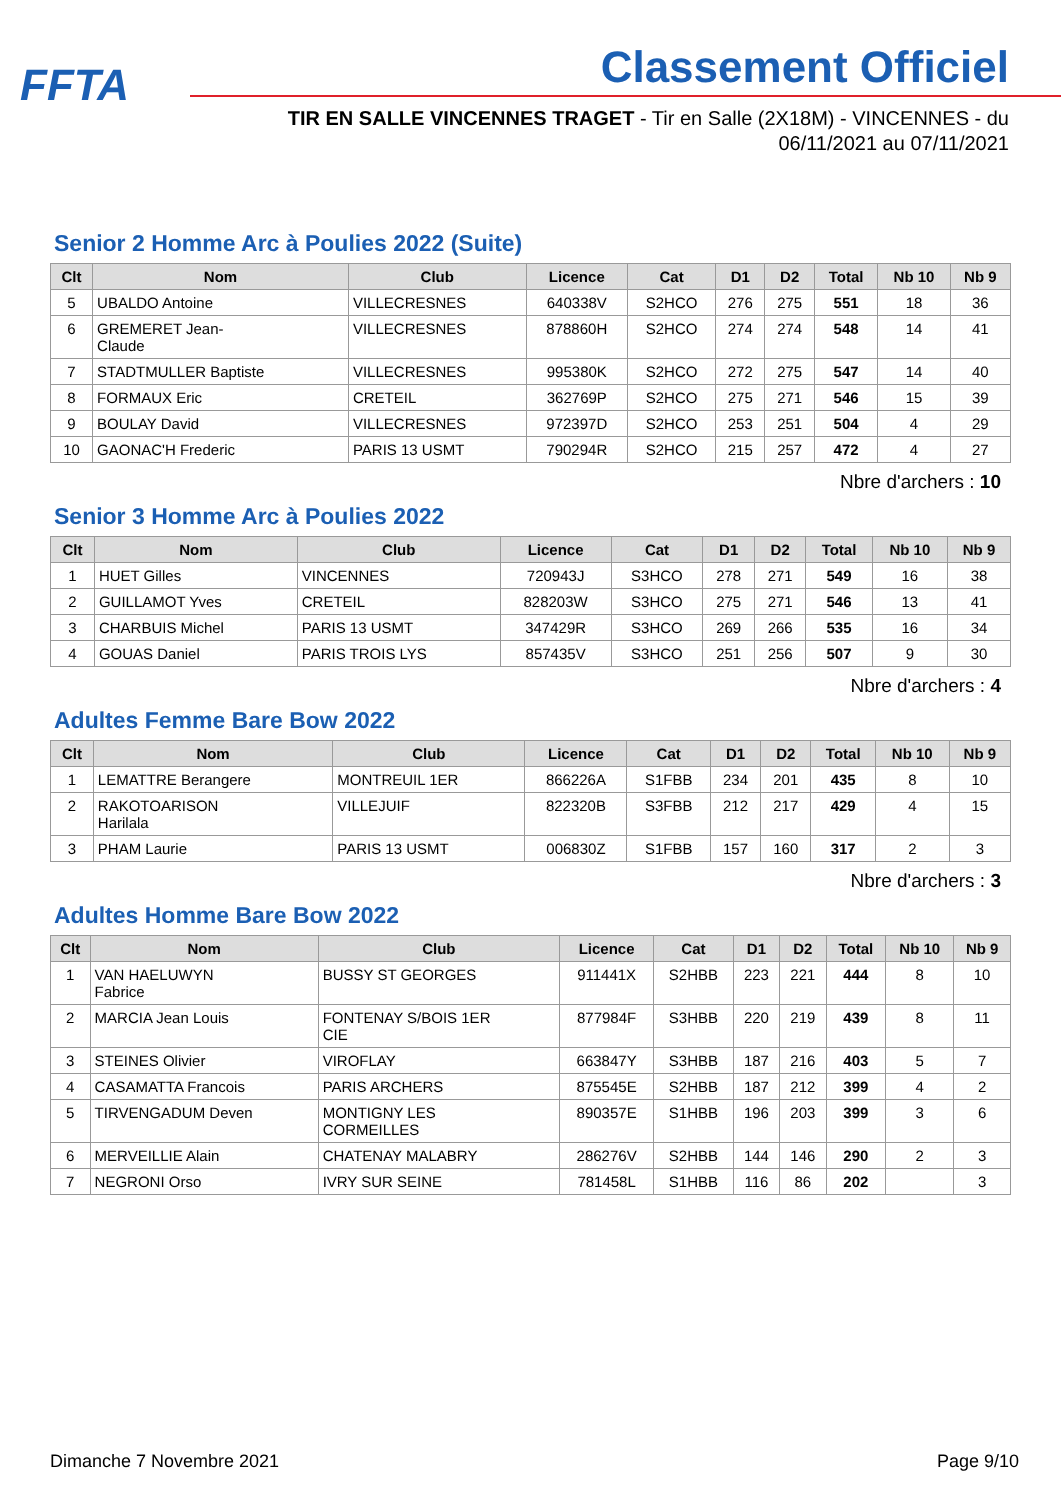FFTA Classement Officiel
TIR EN SALLE VINCENNES TRAGET - Tir en Salle (2X18M) - VINCENNES - du 06/11/2021 au 07/11/2021
Senior 2 Homme Arc à Poulies 2022 (Suite)
| Clt | Nom | Club | Licence | Cat | D1 | D2 | Total | Nb 10 | Nb 9 |
| --- | --- | --- | --- | --- | --- | --- | --- | --- | --- |
| 5 | UBALDO Antoine | VILLECRESNES | 640338V | S2HCO | 276 | 275 | 551 | 18 | 36 |
| 6 | GREMERET Jean- Claude | VILLECRESNES | 878860H | S2HCO | 274 | 274 | 548 | 14 | 41 |
| 7 | STADTMULLER Baptiste | VILLECRESNES | 995380K | S2HCO | 272 | 275 | 547 | 14 | 40 |
| 8 | FORMAUX Eric | CRETEIL | 362769P | S2HCO | 275 | 271 | 546 | 15 | 39 |
| 9 | BOULAY David | VILLECRESNES | 972397D | S2HCO | 253 | 251 | 504 | 4 | 29 |
| 10 | GAONAC'H Frederic | PARIS 13 USMT | 790294R | S2HCO | 215 | 257 | 472 | 4 | 27 |
Nbre d'archers : 10
Senior 3 Homme Arc à Poulies 2022
| Clt | Nom | Club | Licence | Cat | D1 | D2 | Total | Nb 10 | Nb 9 |
| --- | --- | --- | --- | --- | --- | --- | --- | --- | --- |
| 1 | HUET Gilles | VINCENNES | 720943J | S3HCO | 278 | 271 | 549 | 16 | 38 |
| 2 | GUILLAMOT Yves | CRETEIL | 828203W | S3HCO | 275 | 271 | 546 | 13 | 41 |
| 3 | CHARBUIS Michel | PARIS 13 USMT | 347429R | S3HCO | 269 | 266 | 535 | 16 | 34 |
| 4 | GOUAS Daniel | PARIS TROIS LYS | 857435V | S3HCO | 251 | 256 | 507 | 9 | 30 |
Nbre d'archers : 4
Adultes Femme Bare Bow 2022
| Clt | Nom | Club | Licence | Cat | D1 | D2 | Total | Nb 10 | Nb 9 |
| --- | --- | --- | --- | --- | --- | --- | --- | --- | --- |
| 1 | LEMATTRE Berangere | MONTREUIL 1ER | 866226A | S1FBB | 234 | 201 | 435 | 8 | 10 |
| 2 | RAKOTOARISON Harilala | VILLEJUIF | 822320B | S3FBB | 212 | 217 | 429 | 4 | 15 |
| 3 | PHAM Laurie | PARIS 13 USMT | 006830Z | S1FBB | 157 | 160 | 317 | 2 | 3 |
Nbre d'archers : 3
Adultes Homme Bare Bow 2022
| Clt | Nom | Club | Licence | Cat | D1 | D2 | Total | Nb 10 | Nb 9 |
| --- | --- | --- | --- | --- | --- | --- | --- | --- | --- |
| 1 | VAN HAELUWYN Fabrice | BUSSY ST GEORGES | 911441X | S2HBB | 223 | 221 | 444 | 8 | 10 |
| 2 | MARCIA Jean Louis | FONTENAY S/BOIS 1ER CIE | 877984F | S3HBB | 220 | 219 | 439 | 8 | 11 |
| 3 | STEINES Olivier | VIROFLAY | 663847Y | S3HBB | 187 | 216 | 403 | 5 | 7 |
| 4 | CASAMATTA Francois | PARIS ARCHERS | 875545E | S2HBB | 187 | 212 | 399 | 4 | 2 |
| 5 | TIRVENGADUM Deven | MONTIGNY LES CORMEILLES | 890357E | S1HBB | 196 | 203 | 399 | 3 | 6 |
| 6 | MERVEILLIE Alain | CHATENAY MALABRY | 286276V | S2HBB | 144 | 146 | 290 | 2 | 3 |
| 7 | NEGRONI Orso | IVRY SUR SEINE | 781458L | S1HBB | 116 | 86 | 202 | | 3 |
Dimanche 7 Novembre 2021 Page 9/10